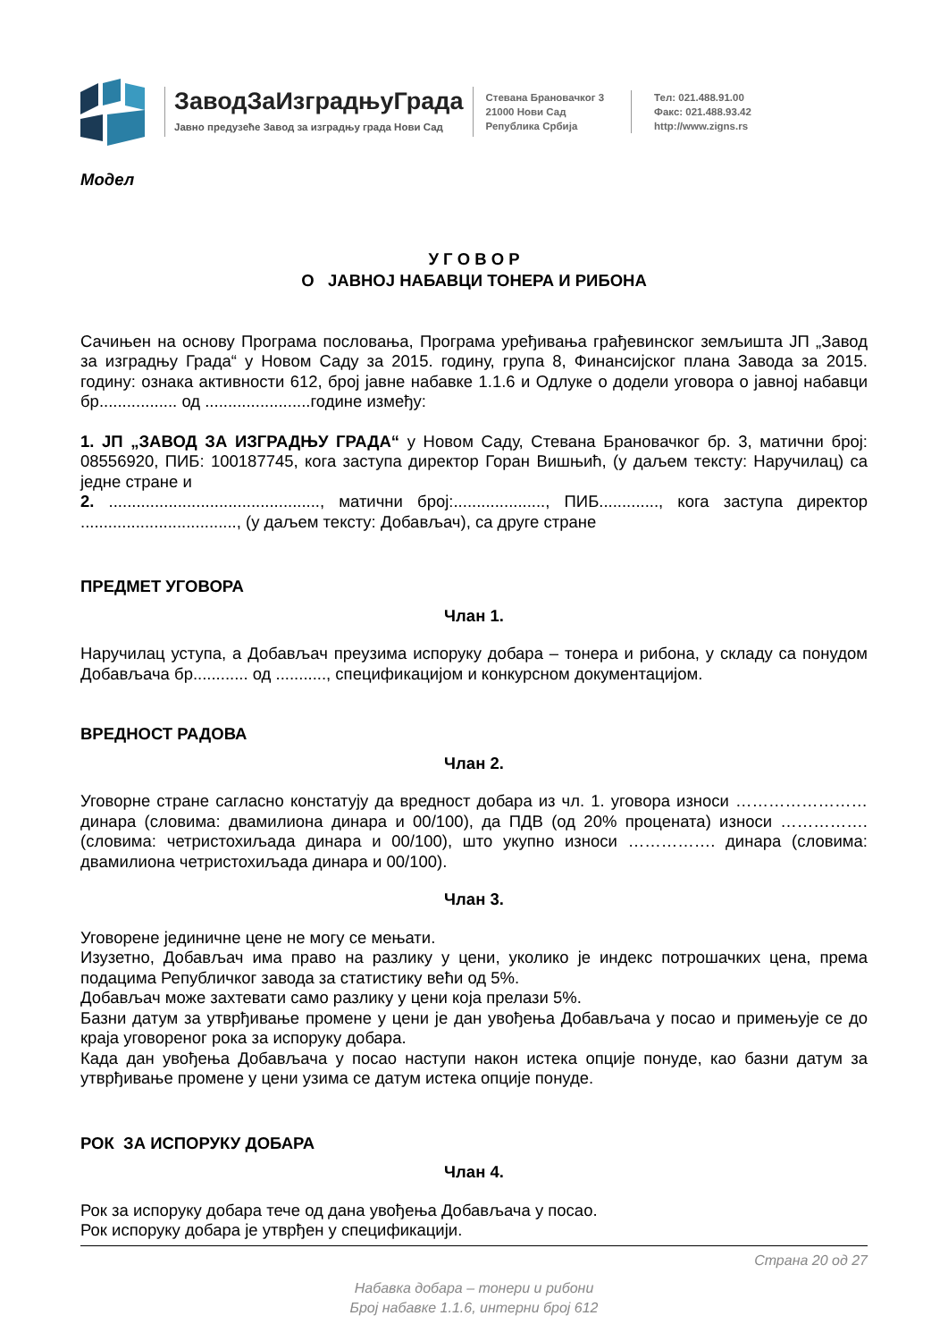ЗаводЗаИзградњуГрада
Јавно предузеће Завод за изградњу града Нови Сад
Стевана Брановачког 3
21000 Нови Сад
Република Србија
Тел: 021.488.91.00
Факс: 021.488.93.42
http://www.zigns.rs
Модел
У Г О В О Р
О ЈАВНОЈ НАБАВЦИ ТОНЕРА И РИБОНА
Сачињен на основу Програма пословања, Програма уређивања грађевинског земљишта ЈП „Завод за изградњу Града“ у Новом Саду за 2015. годину, група 8, Финансијског плана Завода за 2015. годину: ознака активности 612, број јавне набавке 1.1.6 и Одлуке о додели уговора о јавној набавци бр................. од .......................године између:
1. ЈП „ЗАВОД ЗА ИЗГРАДЊУ ГРАДА“ у Новом Саду, Стевана Брановачког бр. 3, матични број: 08556920, ПИБ: 100187745, кога заступа директор Горан Вишњић, (у даљем тексту: Наручилац) са једне стране и
2. .............................................., матични број:...................., ПИБ............., кога заступа директор .................................., (у даљем тексту: Добављач), са друге стране
ПРЕДМЕТ УГОВОРА
Члан 1.
Наручилац уступа, а Добављач преузима испоруку добара – тонера и рибона, у складу са понудом Добављача бр............ од ..........., спецификацијом и конкурсном документацијом.
ВРЕДНОСТ РАДОВА
Члан 2.
Уговорне стране сагласно констатују да вредност добара из чл. 1. уговора износи …………………… динара (словима: двамилиона динара и 00/100), да ПДВ (од 20% процената) износи ……………. (словима: четристохиљада динара и 00/100), што укупно износи ……………. динара (словима: двамилиона четристохиљада динара и 00/100).
Члан 3.
Уговорене јединичне цене не могу се мењати.
Изузетно, Добављач има право на разлику у цени, уколико је индекс потрошачких цена, према подацима Републичког завода за статистику већи од 5%.
Добављач може захтевати само разлику у цени која прелази 5%.
Базни датум за утврђивање промене у цени је дан увођења Добављача у посао и примењује се до краја уговореног рока за испоруку добара.
Када дан увођења Добављача у посао наступи након истека опције понуде, као базни датум за утврђивање промене у цени узима се датум истека опције понуде.
РОК ЗА ИСПОРУКУ ДОБАРА
Члан 4.
Рок за испоруку добара тече од дана увођења Добављача у посао.
Рок испоруку добара је утврђен у спецификацији.
Страна 20 од 27
Набавка добара – тонери и рибони
Број набавке 1.1.6, интерни број 612